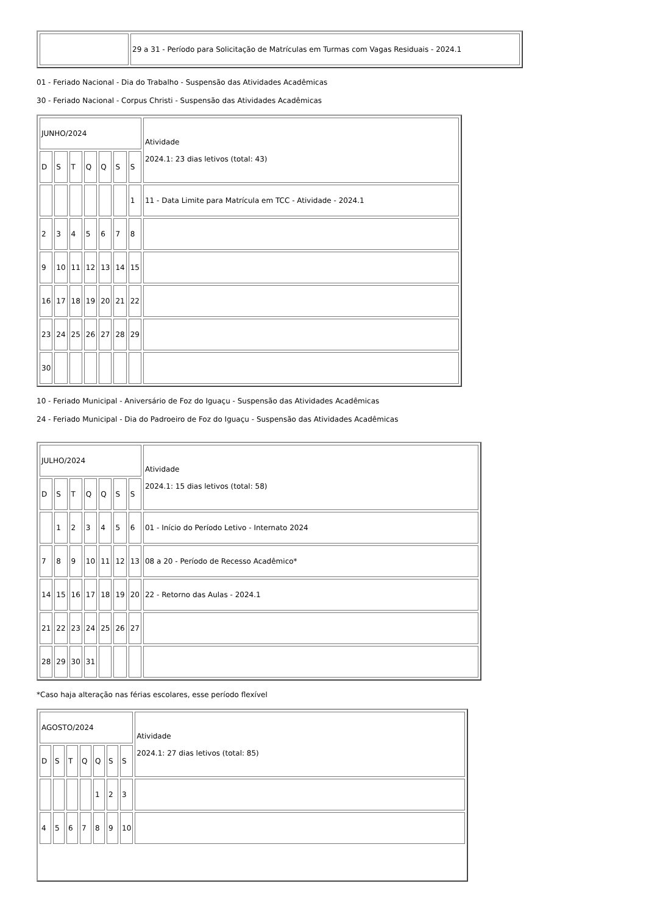| | 29 a 31 - Período para Solicitação de Matrículas em Turmas com Vagas Residuais - 2024.1 |
01 - Feriado Nacional - Dia do Trabalho - Suspensão das Atividades Acadêmicas
30 - Feriado Nacional - Corpus Christi - Suspensão das Atividades Acadêmicas
| JUNHO/2024 | | | | | | | Atividade 2024.1: 23 dias letivos (total: 43) |
| D | S | T | Q | Q | S | S | |
| | | | | | | 1 | 11 - Data Limite para Matrícula em TCC - Atividade - 2024.1 |
| 2 | 3 | 4 | 5 | 6 | 7 | 8 | |
| 9 | 10 | 11 | 12 | 13 | 14 | 15 | |
| 16 | 17 | 18 | 19 | 20 | 21 | 22 | |
| 23 | 24 | 25 | 26 | 27 | 28 | 29 | |
| 30 | | | | | | | |
10 - Feriado Municipal - Aniversário de Foz do Iguaçu - Suspensão das Atividades Acadêmicas
24 - Feriado Municipal - Dia do Padroeiro de Foz do Iguaçu - Suspensão das Atividades Acadêmicas
| JULHO/2024 | | | | | | | Atividade 2024.1: 15 dias letivos (total: 58) |
| D | S | T | Q | Q | S | S | |
| | 1 | 2 | 3 | 4 | 5 | 6 | 01 - Início do Período Letivo - Internato 2024 |
| 7 | 8 | 9 | 10 | 11 | 12 | 13 | 08 a 20 - Período de Recesso Acadêmico* |
| 14 | 15 | 16 | 17 | 18 | 19 | 20 | 22 - Retorno das Aulas - 2024.1 |
| 21 | 22 | 23 | 24 | 25 | 26 | 27 | |
| 28 | 29 | 30 | 31 | | | | |
*Caso haja alteração nas férias escolares, esse período flexível
| AGOSTO/2024 | | | | | | | Atividade 2024.1: 27 dias letivos (total: 85) |
| D | S | T | Q | Q | S | S | |
| | | | | 1 | 2 | 3 | |
| 4 | 5 | 6 | 7 | 8 | 9 | 10 | |